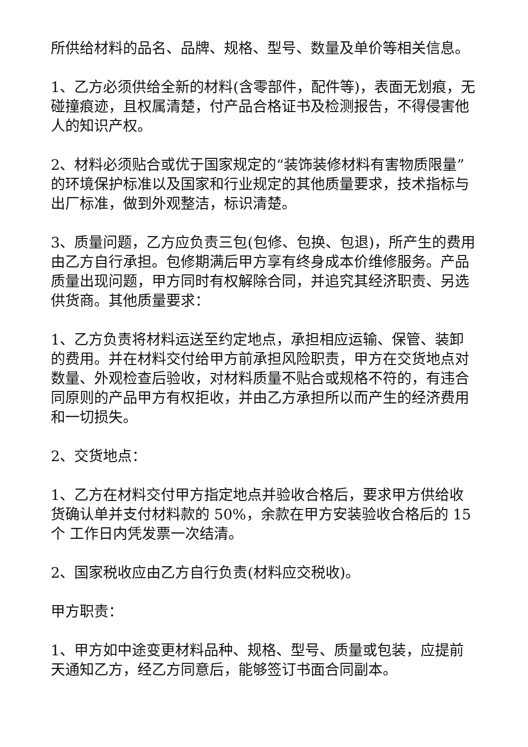所供给材料的品名、品牌、规格、型号、数量及单价等相关信息。
1、乙方必须供给全新的材料(含零部件，配件等)，表面无划痕，无碰撞痕迹，且权属清楚，付产品合格证书及检测报告，不得侵害他人的知识产权。
2、材料必须贴合或优于国家规定的“装饰装修材料有害物质限量”的环境保护标准以及国家和行业规定的其他质量要求，技术指标与出厂标准，做到外观整洁，标识清楚。
3、质量问题，乙方应负责三包(包修、包换、包退)，所产生的费用由乙方自行承担。包修期满后甲方享有终身成本价维修服务。产品质量出现问题，甲方同时有权解除合同，并追究其经济职责、另选供货商。其他质量要求：
1、乙方负责将材料运送至约定地点，承担相应运输、保管、装卸的费用。并在材料交付给甲方前承担风险职责，甲方在交货地点对数量、外观检查后验收，对材料质量不贴合或规格不符的，有违合同原则的产品甲方有权拒收，并由乙方承担所以而产生的经济费用和一切损失。
2、交货地点：
1、乙方在材料交付甲方指定地点并验收合格后，要求甲方供给收货确认单并支付材料款的 50%，余款在甲方安装验收合格后的 15个 工作日内凭发票一次结清。
2、国家税收应由乙方自行负责(材料应交税收)。
甲方职责：
1、甲方如中途变更材料品种、规格、型号、质量或包装，应提前天通知乙方，经乙方同意后，能够签订书面合同副本。